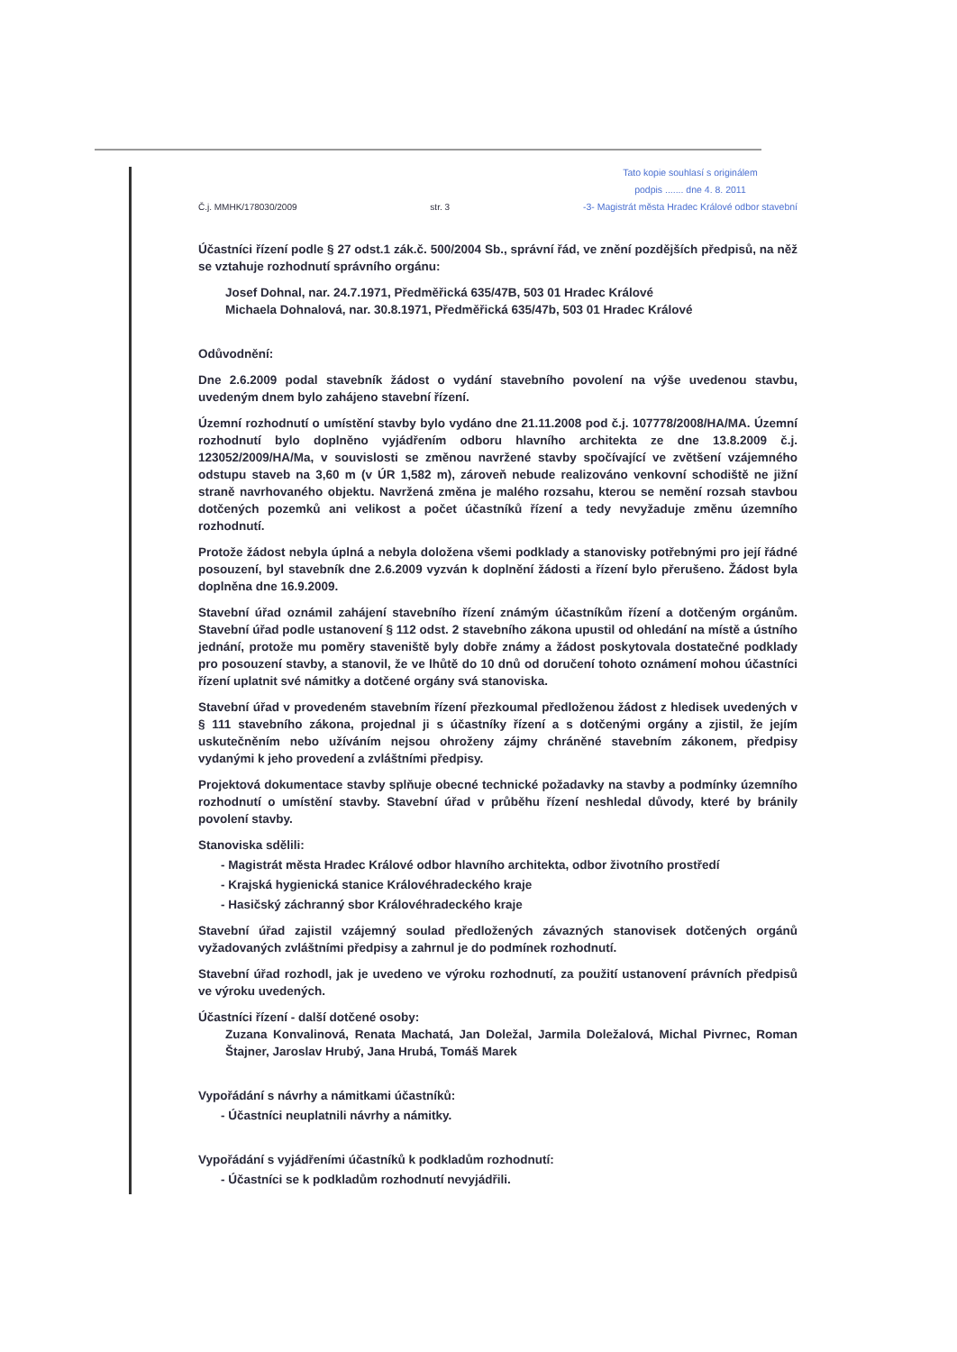Č.j. MMHK/178030/2009 str. 3 Tato kopie souhlasí s originálem
podpis ....... dne 4. 8. 2011
-3- Magistrát města Hradec Králové odbor stavební
Účastníci řízení podle § 27 odst.1 zák.č. 500/2004 Sb., správní řád, ve znění pozdějších předpisů, na něž se vztahuje rozhodnutí správního orgánu:
Josef Dohnal, nar. 24.7.1971, Předměřická 635/47B, 503 01 Hradec Králové
Michaela Dohnalová, nar. 30.8.1971, Předměřická 635/47b, 503 01 Hradec Králové
Odůvodnění:
Dne 2.6.2009 podal stavebník žádost o vydání stavebního povolení na výše uvedenou stavbu, uvedeným dnem bylo zahájeno stavební řízení.
Územní rozhodnutí o umístění stavby bylo vydáno dne 21.11.2008 pod č.j. 107778/2008/HA/MA. Územní rozhodnutí bylo doplněno vyjádřením odboru hlavního architekta ze dne 13.8.2009 č.j. 123052/2009/HA/Ma, v souvislosti se změnou navržené stavby spočívající ve zvětšení vzájemného odstupu staveb na 3,60 m (v ÚR 1,582 m), zároveň nebude realizováno venkovní schodiště ne jižní straně navrhovaného objektu. Navržená změna je malého rozsahu, kterou se nemění rozsah stavbou dotčených pozemků ani velikost a počet účastníků řízení a tedy nevyžaduje změnu územního rozhodnutí.
Protože žádost nebyla úplná a nebyla doložena všemi podklady a stanovisky potřebnými pro její řádné posouzení, byl stavebník dne 2.6.2009 vyzván k doplnění žádosti a řízení bylo přerušeno. Žádost byla doplněna dne 16.9.2009.
Stavební úřad oznámil zahájení stavebního řízení známým účastníkům řízení a dotčeným orgánům. Stavební úřad podle ustanovení § 112 odst. 2 stavebního zákona upustil od ohledání na místě a ústního jednání, protože mu poměry staveniště byly dobře známy a žádost poskytovala dostatečné podklady pro posouzení stavby, a stanovil, že ve lhůtě do 10 dnů od doručení tohoto oznámení mohou účastníci řízení uplatnit své námitky a dotčené orgány svá stanoviska.
Stavební úřad v provedeném stavebním řízení přezkoumal předloženou žádost z hledisek uvedených v § 111 stavebního zákona, projednal ji s účastníky řízení a s dotčenými orgány a zjistil, že jejím uskutečněním nebo užíváním nejsou ohroženy zájmy chráněné stavebním zákonem, předpisy vydanými k jeho provedení a zvláštními předpisy.
Projektová dokumentace stavby splňuje obecné technické požadavky na stavby a podmínky územního rozhodnutí o umístění stavby. Stavební úřad v průběhu řízení neshledal důvody, které by bránily povolení stavby.
Stanoviska sdělili:
- Magistrát města Hradec Králové odbor hlavního architekta, odbor životního prostředí
- Krajská hygienická stanice Královéhradeckého kraje
- Hasičský záchranný sbor Královéhradeckého kraje
Stavební úřad zajistil vzájemný soulad předložených závazných stanovisek dotčených orgánů vyžadovaných zvláštními předpisy a zahrnul je do podmínek rozhodnutí.
Stavební úřad rozhodl, jak je uvedeno ve výroku rozhodnutí, za použití ustanovení právních předpisů ve výroku uvedených.
Účastníci řízení - další dotčené osoby:
Zuzana Konvalinová, Renata Machatá, Jan Doležal, Jarmila Doležalová, Michal Pivrnec, Roman Štajner, Jaroslav Hrubý, Jana Hrubá, Tomáš Marek
Vypořádání s návrhy a námitkami účastníků:
- Účastníci neuplatnili návrhy a námitky.
Vypořádání s vyjádřeními účastníků k podkladům rozhodnutí:
- Účastníci se k podkladům rozhodnutí nevyjádřili.